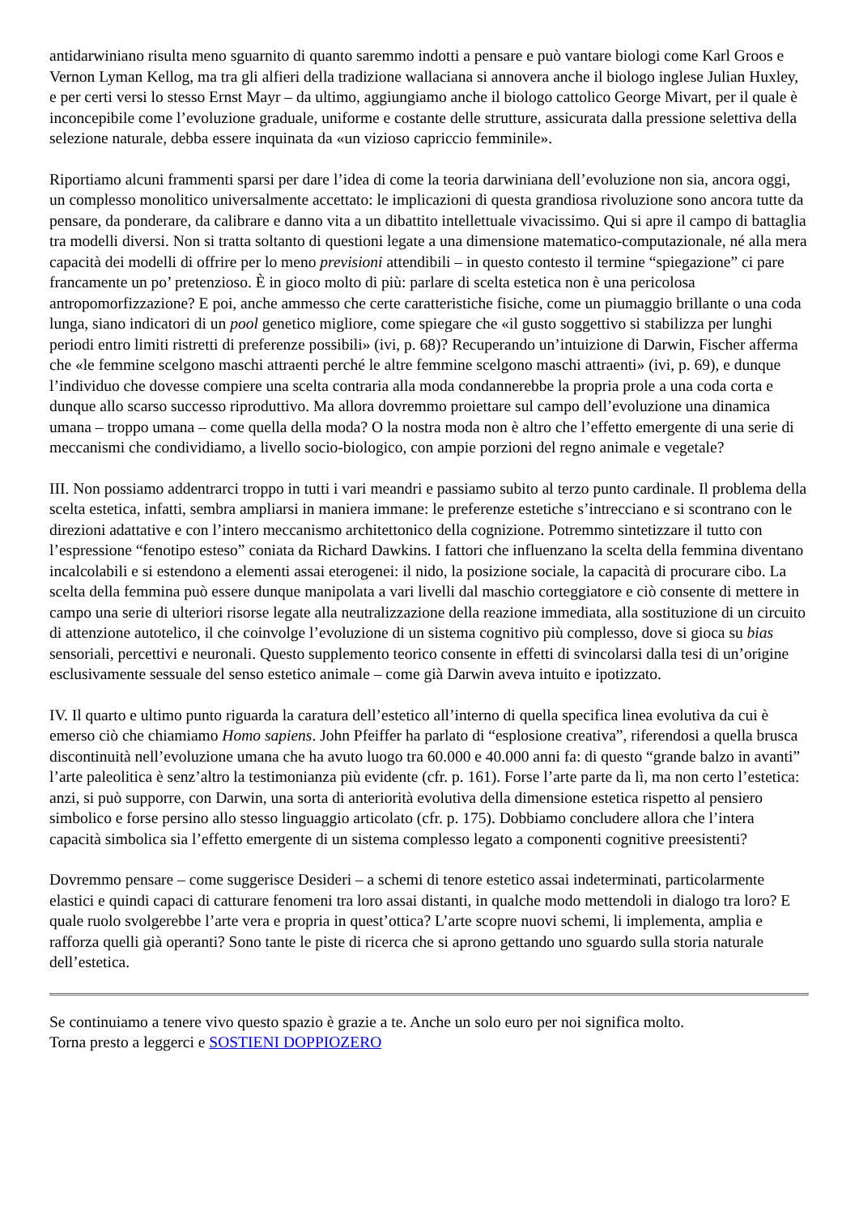antidarwiniano risulta meno sguarnito di quanto saremmo indotti a pensare e può vantare biologi come Karl Groos e Vernon Lyman Kellog, ma tra gli alfieri della tradizione wallaciana si annovera anche il biologo inglese Julian Huxley, e per certi versi lo stesso Ernst Mayr – da ultimo, aggiungiamo anche il biologo cattolico George Mivart, per il quale è inconcepibile come l’evoluzione graduale, uniforme e costante delle strutture, assicurata dalla pressione selettiva della selezione naturale, debba essere inquinata da «un vizioso capriccio femminile».
Riportiamo alcuni frammenti sparsi per dare l’idea di come la teoria darwiniana dell’evoluzione non sia, ancora oggi, un complesso monolitico universalmente accettato: le implicazioni di questa grandiosa rivoluzione sono ancora tutte da pensare, da ponderare, da calibrare e danno vita a un dibattito intellettuale vivacissimo. Qui si apre il campo di battaglia tra modelli diversi. Non si tratta soltanto di questioni legate a una dimensione matematico-computazionale, né alla mera capacità dei modelli di offrire per lo meno previsioni attendibili – in questo contesto il termine “spiegazione” ci pare francamente un po’ pretenzioso. È in gioco molto di più: parlare di scelta estetica non è una pericolosa antropomorfizzazione? E poi, anche ammesso che certe caratteristiche fisiche, come un piumaggio brillante o una coda lunga, siano indicatori di un pool genetico migliore, come spiegare che «il gusto soggettivo si stabilizza per lunghi periodi entro limiti ristretti di preferenze possibili» (ivi, p. 68)? Recuperando un’intuizione di Darwin, Fischer afferma che «le femmine scelgono maschi attraenti perché le altre femmine scelgono maschi attraenti» (ivi, p. 69), e dunque l’individuo che dovesse compiere una scelta contraria alla moda condannerebbe la propria prole a una coda corta e dunque allo scarso successo riproduttivo. Ma allora dovremmo proiettare sul campo dell’evoluzione una dinamica umana – troppo umana – come quella della moda? O la nostra moda non è altro che l’effetto emergente di una serie di meccanismi che condividiamo, a livello socio-biologico, con ampie porzioni del regno animale e vegetale?
III. Non possiamo addentrarci troppo in tutti i vari meandri e passiamo subito al terzo punto cardinale. Il problema della scelta estetica, infatti, sembra ampliarsi in maniera immane: le preferenze estetiche s’intrecciano e si scontrano con le direzioni adattative e con l’intero meccanismo architettonico della cognizione. Potremmo sintetizzare il tutto con l’espressione “fenotipo esteso” coniata da Richard Dawkins. I fattori che influenzano la scelta della femmina diventano incalcolabili e si estendono a elementi assai eterogenei: il nido, la posizione sociale, la capacità di procurare cibo. La scelta della femmina può essere dunque manipolata a vari livelli dal maschio corteggiatore e ciò consente di mettere in campo una serie di ulteriori risorse legate alla neutralizzazione della reazione immediata, alla sostituzione di un circuito di attenzione autotelico, il che coinvolge l’evoluzione di un sistema cognitivo più complesso, dove si gioca su bias sensoriali, percettivi e neuronali. Questo supplemento teorico consente in effetti di svincolarsi dalla tesi di un’origine esclusivamente sessuale del senso estetico animale – come già Darwin aveva intuito e ipotizzato.
IV. Il quarto e ultimo punto riguarda la caratura dell’estetico all’interno di quella specifica linea evolutiva da cui è emerso ciò che chiamiamo Homo sapiens. John Pfeiffer ha parlato di “esplosione creativa”, riferendosi a quella brusca discontinuità nell’evoluzione umana che ha avuto luogo tra 60.000 e 40.000 anni fa: di questo “grande balzo in avanti” l’arte paleolitica è senz’altro la testimonianza più evidente (cfr. p. 161). Forse l’arte parte da lì, ma non certo l’estetica: anzi, si può supporre, con Darwin, una sorta di anteriorità evolutiva della dimensione estetica rispetto al pensiero simbolico e forse persino allo stesso linguaggio articolato (cfr. p. 175). Dobbiamo concludere allora che l’intera capacità simbolica sia l’effetto emergente di un sistema complesso legato a componenti cognitive preesistenti?
Dovremmo pensare – come suggerisce Desideri – a schemi di tenore estetico assai indeterminati, particolarmente elastici e quindi capaci di catturare fenomeni tra loro assai distanti, in qualche modo mettendoli in dialogo tra loro? E quale ruolo svolgerebbe l’arte vera e propria in quest’ottica? L’arte scopre nuovi schemi, li implementa, amplia e rafforza quelli già operanti? Sono tante le piste di ricerca che si aprono gettando uno sguardo sulla storia naturale dell’estetica.
Se continuiamo a tenere vivo questo spazio è grazie a te. Anche un solo euro per noi significa molto.
Torna presto a leggerci e SOSTIENI DOPPIOZERO